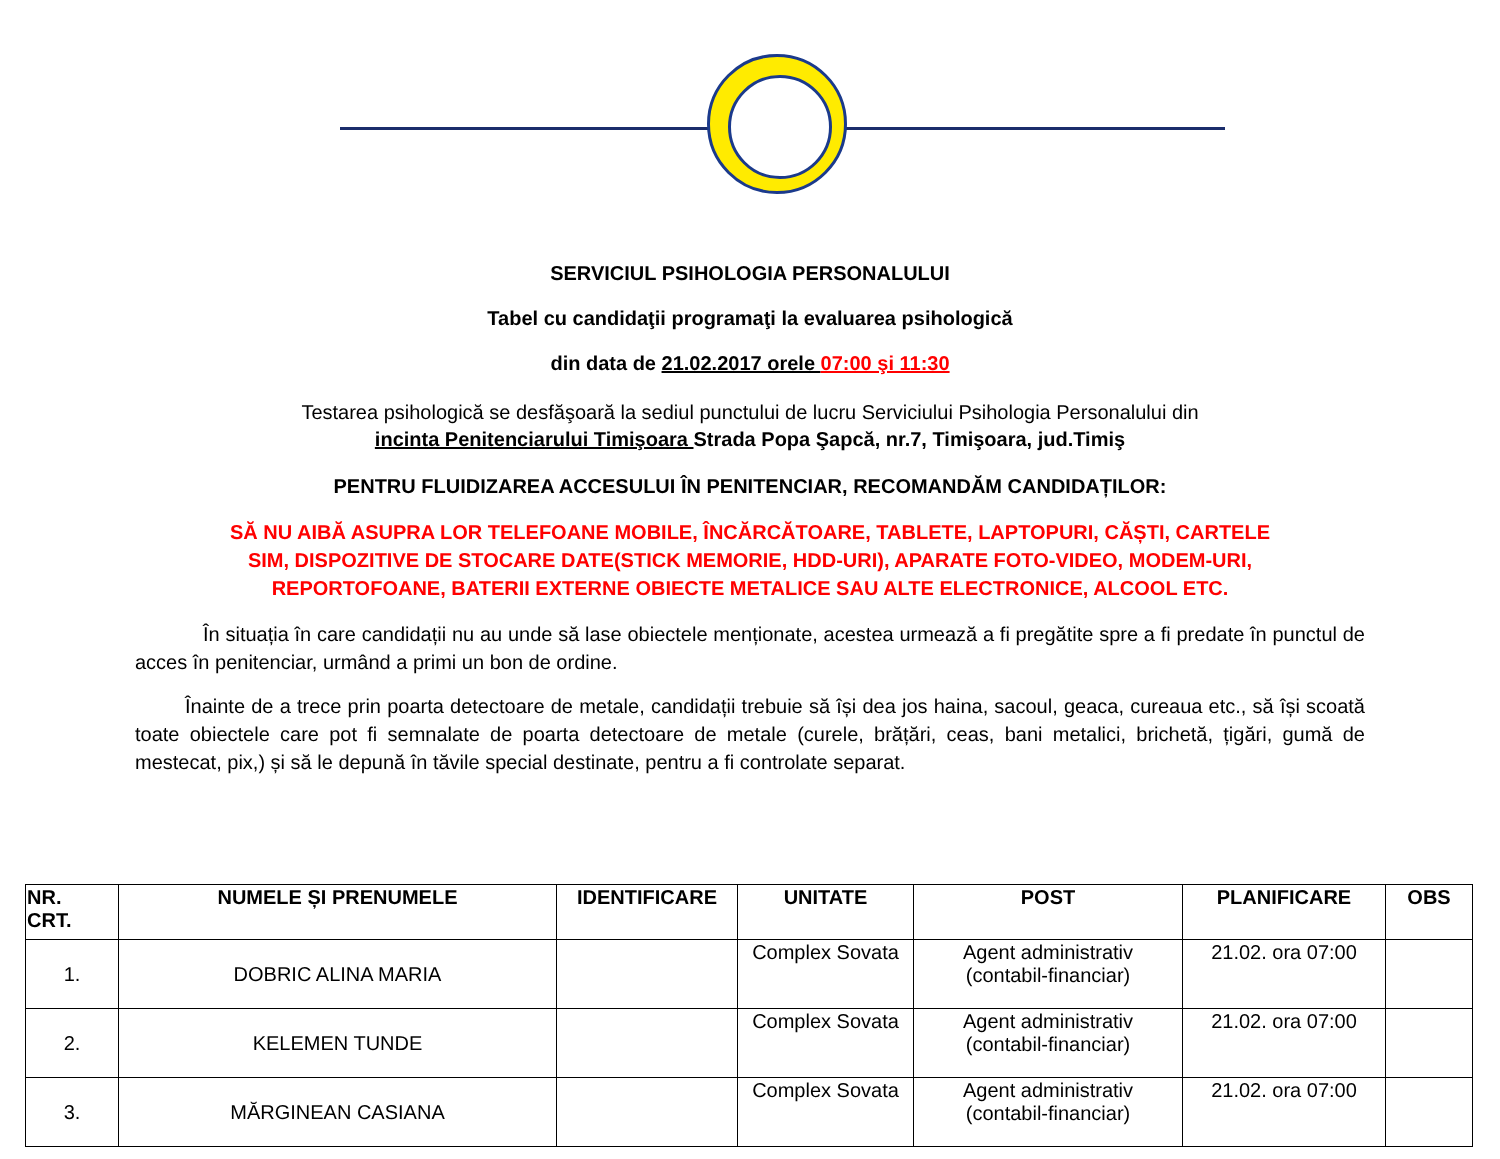SERVICIUL PSIHOLOGIA PERSONALULUI
Tabel cu candidaţii programaţi la evaluarea psihologică
din data de 21.02.2017 orele 07:00 şi 11:30
Testarea psihologică se desfăşoară la sediul punctului de lucru Serviciului Psihologia Personalului din
incinta Penitenciarului Timişoara Strada Popa Şapcă, nr.7, Timişoara, jud.Timiş
PENTRU FLUIDIZAREA ACCESULUI ÎN PENITENCIAR, RECOMANDĂM CANDIDAȚILOR:
SĂ NU AIBĂ ASUPRA LOR TELEFOANE MOBILE, ÎNCĂRCĂTOARE, TABLETE, LAPTOPURI, CĂȘTI, CARTELE
SIM, DISPOZITIVE DE STOCARE DATE(STICK MEMORIE, HDD-URI), APARATE FOTO-VIDEO, MODEM-URI,
REPORTOFOANE, BATERII EXTERNE OBIECTE METALICE SAU ALTE ELECTRONICE, ALCOOL ETC.
În situația în care candidații nu au unde să lase obiectele menționate, acestea urmează a fi pregătite spre a fi predate în punctul de acces în penitenciar, urmând a primi un bon de ordine.
Înainte de a trece prin poarta detectoare de metale, candidații trebuie să își dea jos haina, sacoul, geaca, cureaua etc., să își scoată toate obiectele care pot fi semnalate de poarta detectoare de metale (curele, brățări, ceas, bani metalici, brichetă, țigări, gumă de mestecat, pix,) și să le depună în tăvile special destinate, pentru a fi controlate separat.
| NR. CRT. | NUMELE ȘI PRENUMELE | IDENTIFICARE | UNITATE | POST | PLANIFICARE | OBS |
| --- | --- | --- | --- | --- | --- | --- |
| 1. | DOBRIC ALINA MARIA | | Complex Sovata | Agent administrativ (contabil-financiar) | 21.02. ora 07:00 | |
| 2. | KELEMEN TUNDE | | Complex Sovata | Agent administrativ (contabil-financiar) | 21.02. ora 07:00 | |
| 3. | MĂRGINEAN CASIANA | | Complex Sovata | Agent administrativ (contabil-financiar) | 21.02. ora 07:00 | |